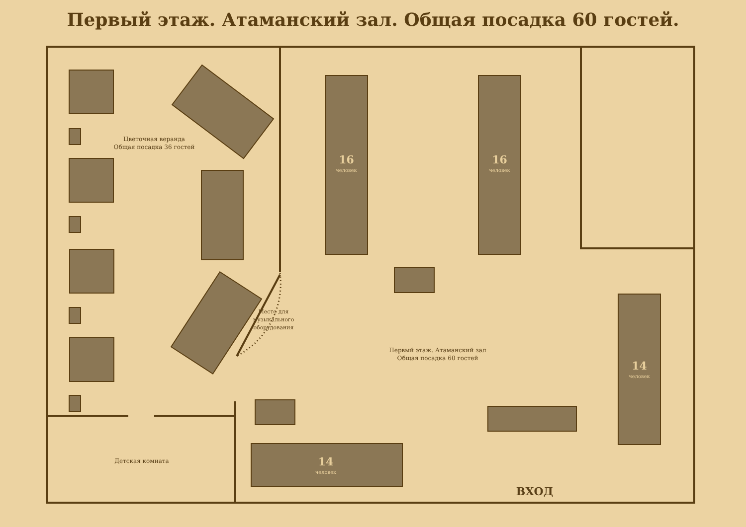Первый этаж. Атаманский зал. Общая посадка 60 гостей.
Цветочная веранда
Общая посадка 36 гостей
Первый этаж. Атаманский зал
Общая посадка 60 гостей
Детская комната
Место для музыкального оборудования
16
человек
16
человек
14
человек
14
человек
ВХОД